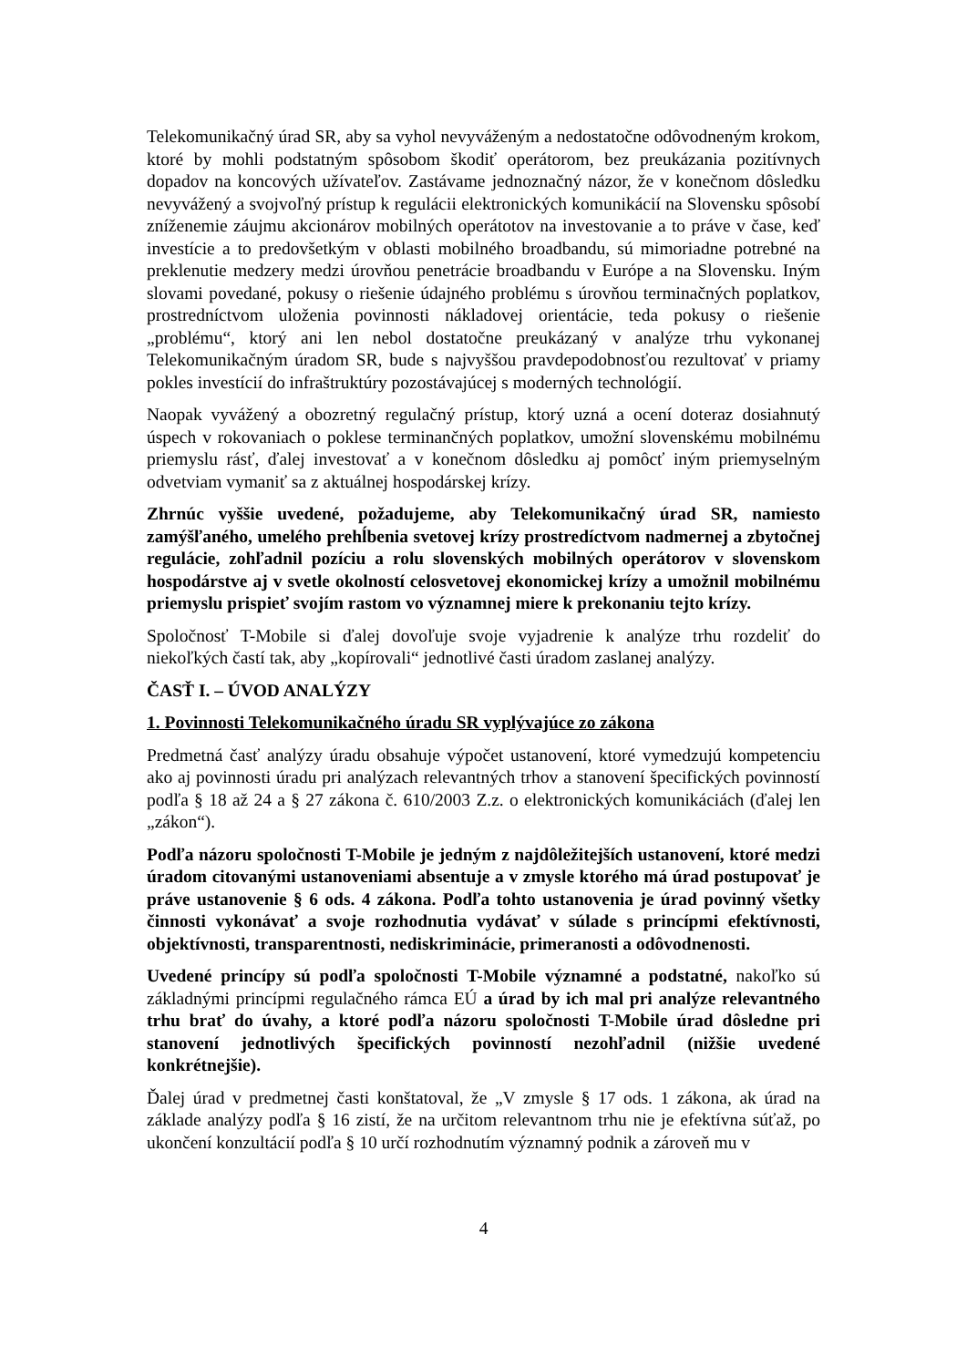Telekomunikačný úrad SR, aby sa vyhol nevyváženým a nedostatočne odôvodneným krokom, ktoré by mohli podstatným spôsobom škodiť operátorom, bez preukázania pozitívnych dopadov na koncových užívateľov. Zastávame jednoznačný názor, že v konečnom dôsledku nevyvážený a svojvoľný prístup k regulácii elektronických komunikácií na Slovensku spôsobí zníženemie záujmu akcionárov mobilných operátotov na investovanie a to práve v čase, keď investície a to predovšetkým v oblasti mobilného broadbandu, sú mimoriadne potrebné na preklenutie medzery medzi úrovňou penetrácie broadbandu v Európe a na Slovensku. Iným slovami povedané, pokusy o riešenie údajného problému s úrovňou terminačných poplatkov, prostredníctvom uloženia povinnosti nákladovej orientácie, teda pokusy o riešenie „problému“, ktorý ani len nebol dostatočne preukázaný v analýze trhu vykonanej Telekomunikačným úradom SR, bude s najvyššou pravdepodobnosťou rezultovať v priamy pokles investícií do infraštruktúry pozostávajúcej s moderných technológií.
Naopak vyvážený a obozretný regulačný prístup, ktorý uzná a ocení doteraz dosiahnutý úspech v rokovaniach o poklese terminančných poplatkov, umožní slovenskému mobilnému priemyslu rásť, ďalej investovať a v konečnom dôsledku aj pomôcť iným priemyselným odvetviam vymaniť sa z aktuálnej hospodárskej krízy.
Zhrnúc vyššie uvedené, požadujeme, aby Telekomunikačný úrad SR, namiesto zamýšľaného, umelého prehĺbenia svetovej krízy prostredíctvom nadmernej a zbytočnej regulácie, zohľadnil pozíciu a rolu slovenských mobilných operátorov v slovenskom hospodárstve aj v svetle okolností celosvetovej ekonomickej krízy a umožnil mobilnému priemyslu prispieť svojím rastom vo významnej miere k prekonaniu tejto krízy.
Spoločnosť T-Mobile si ďalej dovoľuje svoje vyjadrenie k analýze trhu rozdeliť do niekoľkých častí tak, aby „kopírovali“ jednotlivé časti úradom zaslanej analýzy.
ČASŤ I. – ÚVOD ANALÝZY
1. Povinnosti Telekomunikačného úradu SR vyplývajúce zo zákona
Predmetná časť analýzy úradu obsahuje výpočet ustanovení, ktoré vymedzujú kompetenciu ako aj povinnosti úradu pri analýzach relevantných trhov a stanovení špecifických povinností podľa § 18 až 24 a § 27 zákona č. 610/2003 Z.z. o elektronických komunikáciách (ďalej len „zákon“).
Podľa názoru spoločnosti T-Mobile je jedným z najdôležitejších ustanovení, ktoré medzi úradom citovanými ustanoveniami absentuje a v zmysle ktorého má úrad postupovať je práve ustanovenie § 6 ods. 4 zákona. Podľa tohto ustanovenia je úrad povinný všetky činnosti vykonávať a svoje rozhodnutia vydávať v súlade s princípmi efektívnosti, objektívnosti, transparentnosti, nediskriminácie, primeranosti a odôvodnenosti.
Uvedené princípy sú podľa spoločnosti T-Mobile významné a podstatné, nakoľko sú základnými princípmi regulačného rámca EÚ a úrad by ich mal pri analýze relevantného trhu brať do úvahy, a ktoré podľa názoru spoločnosti T-Mobile úrad dôsledne pri stanovení jednotlivých špecifických povinností nezohľadnil (nižšie uvedené konkrétnejšie).
Ďalej úrad v predmetnej časti konštatoval, že „V zmysle § 17 ods. 1 zákona, ak úrad na základe analýzy podľa § 16 zistí, že na určitom relevantnom trhu nie je efektívna súťaž, po ukončení konzultácií podľa § 10 určí rozhodnutím významný podnik a zároveň mu v
4